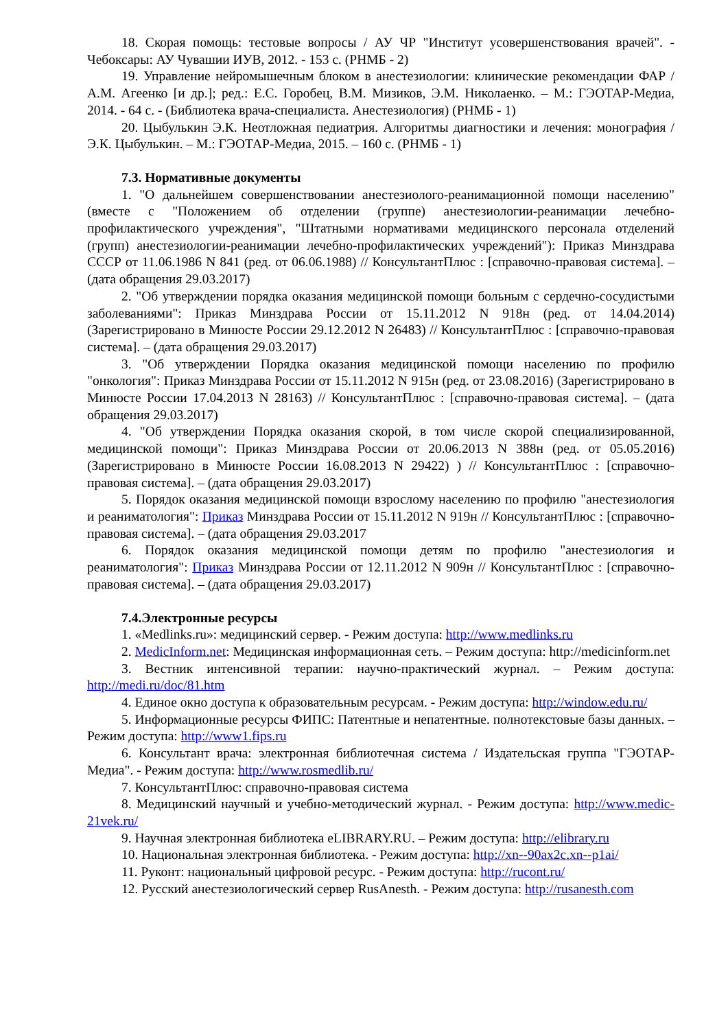18. Скорая помощь: тестовые вопросы / АУ ЧР "Институт усовершенствования врачей". - Чебоксары: АУ Чувашии ИУВ, 2012. - 153 с. (РНМБ - 2)
19. Управление нейромышечным блоком в анестезиологии: клинические рекомендации ФАР / А.М. Агеенко [и др.]; ред.: Е.С. Горобец, В.М. Мизиков, Э.М. Николаенко. – М.: ГЭОТАР-Медиа, 2014. - 64 с. - (Библиотека врача-специалиста. Анестезиология) (РНМБ - 1)
20. Цыбулькин Э.К. Неотложная педиатрия. Алгоритмы диагностики и лечения: монография / Э.К. Цыбулькин. – М.: ГЭОТАР-Медиа, 2015. – 160 с. (РНМБ - 1)
7.3. Нормативные документы
1. "О дальнейшем совершенствовании анестезиолого-реанимационной помощи населению" (вместе с "Положением об отделении (группе) анестезиологии-реанимации лечебно-профилактического учреждения", "Штатными нормативами медицинского персонала отделений (групп) анестезиологии-реанимации лечебно-профилактических учреждений"): Приказ Минздрава СССР от 11.06.1986 N 841 (ред. от 06.06.1988) // КонсультантПлюс : [справочно-правовая система]. – (дата обращения 29.03.2017)
2. "Об утверждении порядка оказания медицинской помощи больным с сердечно-сосудистыми заболеваниями": Приказ Минздрава России от 15.11.2012 N 918н (ред. от 14.04.2014) (Зарегистрировано в Минюсте России 29.12.2012 N 26483) // КонсультантПлюс : [справочно-правовая система]. – (дата обращения 29.03.2017)
3. "Об утверждении Порядка оказания медицинской помощи населению по профилю "онкология": Приказ Минздрава России от 15.11.2012 N 915н (ред. от 23.08.2016) (Зарегистрировано в Минюсте России 17.04.2013 N 28163) // КонсультантПлюс : [справочно-правовая система]. – (дата обращения 29.03.2017)
4. "Об утверждении Порядка оказания скорой, в том числе скорой специализированной, медицинской помощи": Приказ Минздрава России от 20.06.2013 N 388н (ред. от 05.05.2016) (Зарегистрировано в Минюсте России 16.08.2013 N 29422) ) // КонсультантПлюс : [справочно-правовая система]. – (дата обращения 29.03.2017)
5. Порядок оказания медицинской помощи взрослому населению по профилю "анестезиология и реаниматология": Приказ Минздрава России от 15.11.2012 N 919н // КонсультантПлюс : [справочно-правовая система]. – (дата обращения 29.03.2017
6. Порядок оказания медицинской помощи детям по профилю "анестезиология и реаниматология": Приказ Минздрава России от 12.11.2012 N 909н // КонсультантПлюс : [справочно-правовая система]. – (дата обращения 29.03.2017)
7.4.Электронные ресурсы
1. «Medlinks.ru»: медицинский сервер. - Режим доступа: http://www.medlinks.ru
2. MedicInform.net: Медицинская информационная сеть. – Режим доступа: http://medicinform.net
3. Вестник интенсивной терапии: научно-практический журнал. – Режим доступа: http://medi.ru/doc/81.htm
4. Единое окно доступа к образовательным ресурсам. - Режим доступа: http://window.edu.ru/
5. Информационные ресурсы ФИПС: Патентные и непатентные. полнотекстовые базы данных. – Режим доступа: http://www1.fips.ru
6. Консультант врача: электронная библиотечная система / Издательская группа "ГЭОТАР-Медиа". - Режим доступа: http://www.rosmedlib.ru/
7. КонсультантПлюс: справочно-правовая система
8. Медицинский научный и учебно-методический журнал. - Режим доступа: http://www.medic-21vek.ru/
9. Научная электронная библиотека eLIBRARY.RU. – Режим доступа: http://elibrary.ru
10. Национальная электронная библиотека. - Режим доступа: http://xn--90ax2c.xn--p1ai/
11. Руконт: национальный цифровой ресурс. - Режим доступа: http://rucont.ru/
12. Русский анестезиологический сервер RusAnesth. - Режим доступа: http://rusanesth.com